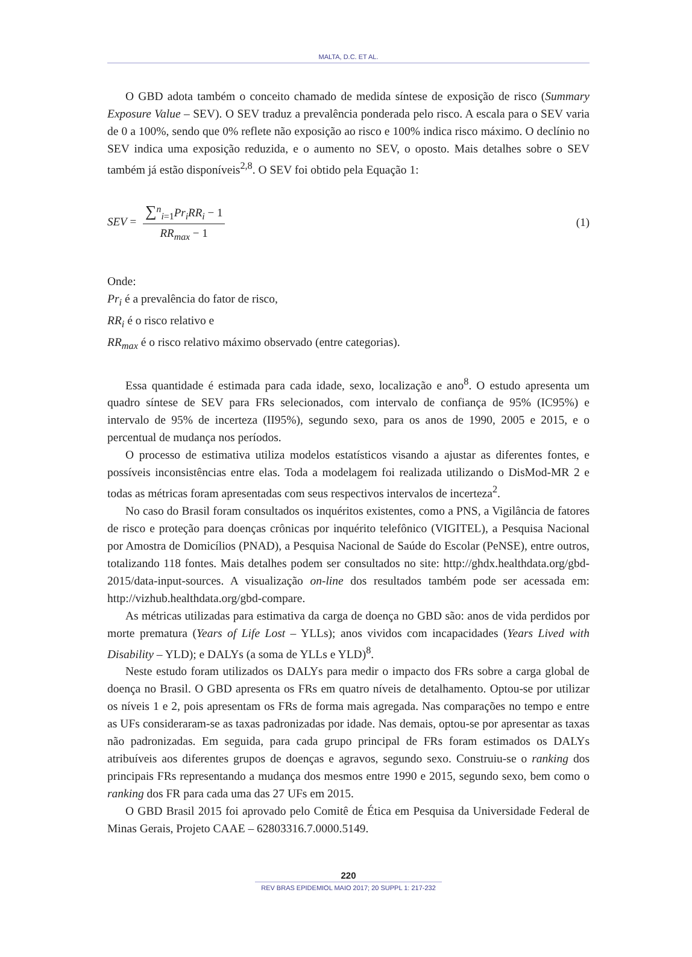MALTA, D.C. ET AL.
O GBD adota também o conceito chamado de medida síntese de exposição de risco (Summary Exposure Value – SEV). O SEV traduz a prevalência ponderada pelo risco. A escala para o SEV varia de 0 a 100%, sendo que 0% reflete não exposição ao risco e 100% indica risco máximo. O declínio no SEV indica uma exposição reduzida, e o aumento no SEV, o oposto. Mais detalhes sobre o SEV também já estão disponíveis<sup>2,8</sup>. O SEV foi obtido pela Equação 1:
SEV = ∑<sup>n</sup><sub>i=1</sub>Pr<sub>i</sub>RR<sub>i</sub> − 1 RR<sub>max</sub> − 1
(1)
Onde:
Pr<sub>i</sub> é a prevalência do fator de risco,
RR<sub>i</sub> é o risco relativo e
RR<sub>max</sub> é o risco relativo máximo observado (entre categorias).
Essa quantidade é estimada para cada idade, sexo, localização e ano<sup>8</sup>. O estudo apresenta um quadro síntese de SEV para FRs selecionados, com intervalo de confiança de 95% (IC95%) e intervalo de 95% de incerteza (II95%), segundo sexo, para os anos de 1990, 2005 e 2015, e o percentual de mudança nos períodos.
O processo de estimativa utiliza modelos estatísticos visando a ajustar as diferentes fontes, e possíveis inconsistências entre elas. Toda a modelagem foi realizada utilizando o DisMod-MR 2 e todas as métricas foram apresentadas com seus respectivos intervalos de incerteza<sup>2</sup>.
No caso do Brasil foram consultados os inquéritos existentes, como a PNS, a Vigilância de fatores de risco e proteção para doenças crônicas por inquérito telefônico (VIGITEL), a Pesquisa Nacional por Amostra de Domicílios (PNAD), a Pesquisa Nacional de Saúde do Escolar (PeNSE), entre outros, totalizando 118 fontes. Mais detalhes podem ser consultados no site: http://ghdx.healthdata.org/gbd-2015/data-input-sources. A visualização on-line dos resultados também pode ser acessada em: http://vizhub.healthdata.org/gbd-compare.
As métricas utilizadas para estimativa da carga de doença no GBD são: anos de vida perdidos por morte prematura (Years of Life Lost – YLLs); anos vividos com incapacidades (Years Lived with Disability – YLD); e DALYs (a soma de YLLs e YLD)<sup>8</sup>.
Neste estudo foram utilizados os DALYs para medir o impacto dos FRs sobre a carga global de doença no Brasil. O GBD apresenta os FRs em quatro níveis de detalhamento. Optou-se por utilizar os níveis 1 e 2, pois apresentam os FRs de forma mais agregada. Nas comparações no tempo e entre as UFs consideraram-se as taxas padronizadas por idade. Nas demais, optou-se por apresentar as taxas não padronizadas. Em seguida, para cada grupo principal de FRs foram estimados os DALYs atribuíveis aos diferentes grupos de doenças e agravos, segundo sexo. Construiu-se o ranking dos principais FRs representando a mudança dos mesmos entre 1990 e 2015, segundo sexo, bem como o ranking dos FR para cada uma das 27 UFs em 2015.
O GBD Brasil 2015 foi aprovado pelo Comitê de Ética em Pesquisa da Universidade Federal de Minas Gerais, Projeto CAAE – 62803316.7.0000.5149.
220
REV BRAS EPIDEMIOL MAIO 2017; 20 SUPPL 1: 217-232